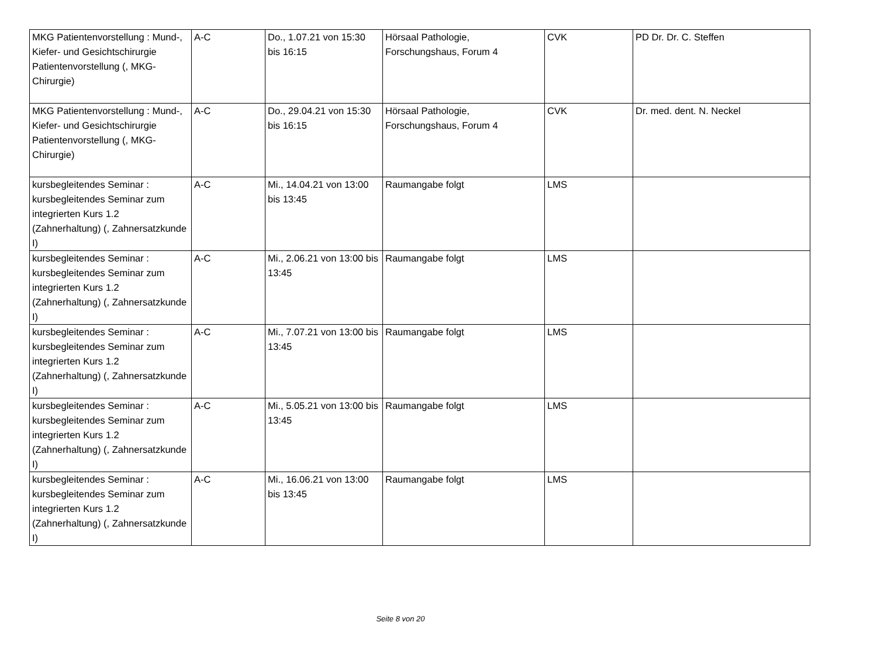| MKG Patientenvorstellung : Mund-, Kiefer- und Gesichtschirurgie Patientenvorstellung (, MKG-Chirurgie) | A-C | Do., 1.07.21 von 15:30 bis 16:15 | Hörsaal Pathologie, Forschungshaus, Forum 4 | CVK | PD Dr. Dr. C. Steffen |
| MKG Patientenvorstellung : Mund-, Kiefer- und Gesichtschirurgie Patientenvorstellung (, MKG-Chirurgie) | A-C | Do., 29.04.21 von 15:30 bis 16:15 | Hörsaal Pathologie, Forschungshaus, Forum 4 | CVK | Dr. med. dent. N. Neckel |
| kursbegleitendes Seminar : kursbegleitendes Seminar zum integrierten Kurs 1.2 (Zahnerhaltung) (, Zahnersatzkunde I) | A-C | Mi., 14.04.21 von 13:00 bis 13:45 | Raumangabe folgt | LMS | |
| kursbegleitendes Seminar : kursbegleitendes Seminar zum integrierten Kurs 1.2 (Zahnerhaltung) (, Zahnersatzkunde I) | A-C | Mi., 2.06.21 von 13:00 bis 13:45 | Raumangabe folgt | LMS | |
| kursbegleitendes Seminar : kursbegleitendes Seminar zum integrierten Kurs 1.2 (Zahnerhaltung) (, Zahnersatzkunde I) | A-C | Mi., 7.07.21 von 13:00 bis 13:45 | Raumangabe folgt | LMS | |
| kursbegleitendes Seminar : kursbegleitendes Seminar zum integrierten Kurs 1.2 (Zahnerhaltung) (, Zahnersatzkunde I) | A-C | Mi., 5.05.21 von 13:00 bis 13:45 | Raumangabe folgt | LMS | |
| kursbegleitendes Seminar : kursbegleitendes Seminar zum integrierten Kurs 1.2 (Zahnerhaltung) (, Zahnersatzkunde I) | A-C | Mi., 16.06.21 von 13:00 bis 13:45 | Raumangabe folgt | LMS | |
Seite 8 von 20